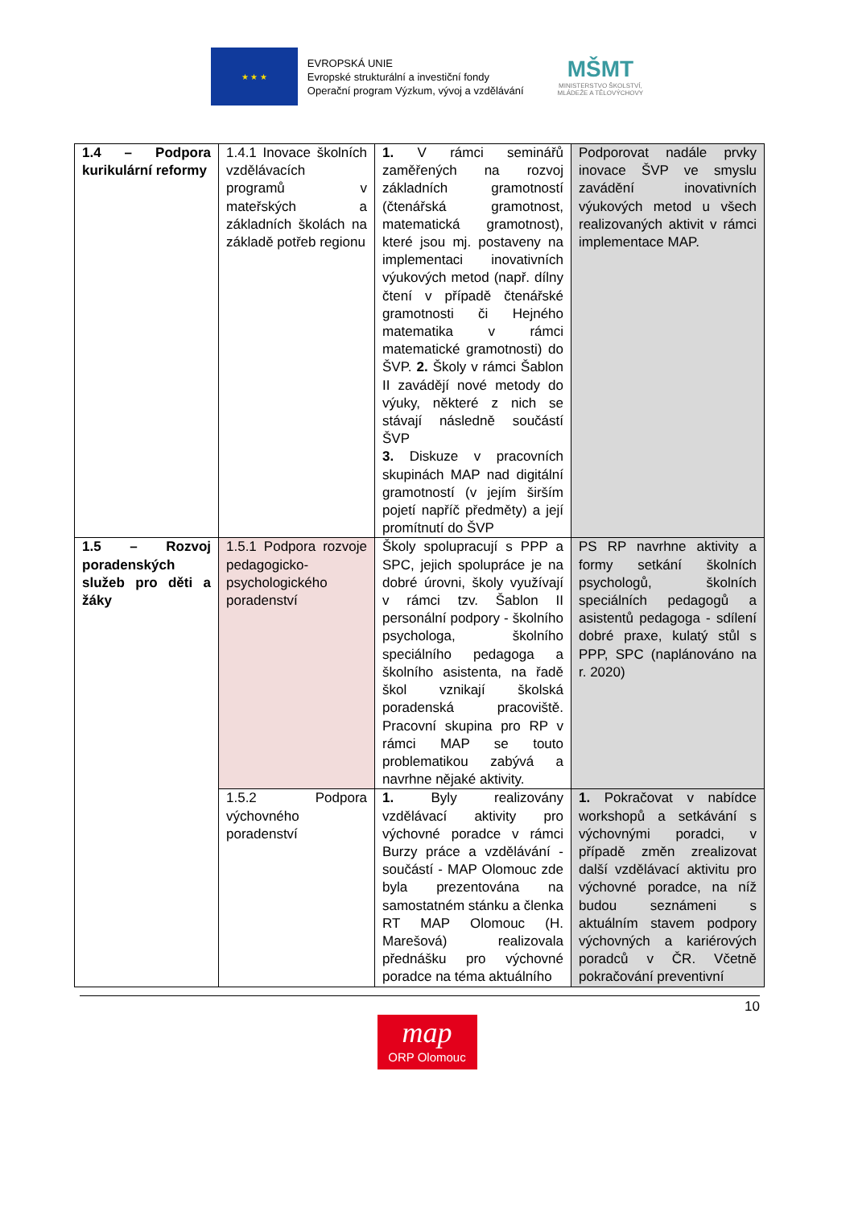★ ★ ★
EVROPSKÁ UNIE
Evropské strukturální a investiční fondy
Operační program Výzkum, vývoj a vzdělávání
MŠMT
MINISTERSTVO ŠKOLSTVÍ,
MLÁDEŽE A TĚLOVÝCHOVY
| 1.4 – Podpora kurikulární reformy | 1.4.1 Inovace školních vzdělávacích programů v mateřských a základních školách na základě potřeb regionu | 1. V rámci seminářů zaměřených na rozvoj základních gramotností (čtenářská gramotnost, matematická gramotnost), které jsou mj. postaveny na implementaci inovativních výukových metod (např. dílny čtení v případě čtenářské gramotnosti či Hejného matematika v rámci matematické gramotnosti) do ŠVP. 2. Školy v rámci Šablon II zavádějí nové metody do výuky, některé z nich se stávají následně součástí ŠVP 3. Diskuze v pracovních skupinách MAP nad digitální gramotností (v jejím širším pojetí napříč předměty) a její promítnutí do ŠVP | Podporovat nadále prvky inovace ŠVP ve smyslu zavádění inovativních výukových metod u všech realizovaných aktivit v rámci implementace MAP. |
| 1.5 – Rozvoj poradenských služeb pro děti a žáky | 1.5.1 Podpora rozvoje pedagogicko-psychologického poradenství | Školy spolupracují s PPP a SPC, jejich spolupráce je na dobré úrovni, školy využívají v rámci tzv. Šablon II personální podpory - školního psychologa, školního speciálního pedagoga a školního asistenta, na řadě škol vznikají školská poradenská pracoviště. Pracovní skupina pro RP v rámci MAP se touto problematikou zabývá a navrhne nějaké aktivity. | PS RP navrhne aktivity a formy setkání školních psychologů, školních speciálních pedagogů a asistentů pedagoga - sdílení dobré praxe, kulatý stůl s PPP, SPC (naplánováno na r. 2020) |
| | 1.5.2 Podpora výchovného poradenství | 1. Byly realizovány vzdělávací aktivity pro výchovné poradce v rámci Burzy práce a vzdělávání - součástí - MAP Olomouc zde byla prezentována na samostatném stánku a členka RT MAP Olomouc (H. Marešová) realizovala přednášku pro výchovné poradce na téma aktuálního | 1. Pokračovat v nabídce workshopů a setkávání s výchovnými poradci, v případě změn zrealizovat další vzdělávací aktivitu pro výchovné poradce, na níž budou seznámeni s aktuálním stavem podpory výchovných a kariérových poradců v ČR. Včetně pokračování preventivní |
10
map
ORP Olomouc